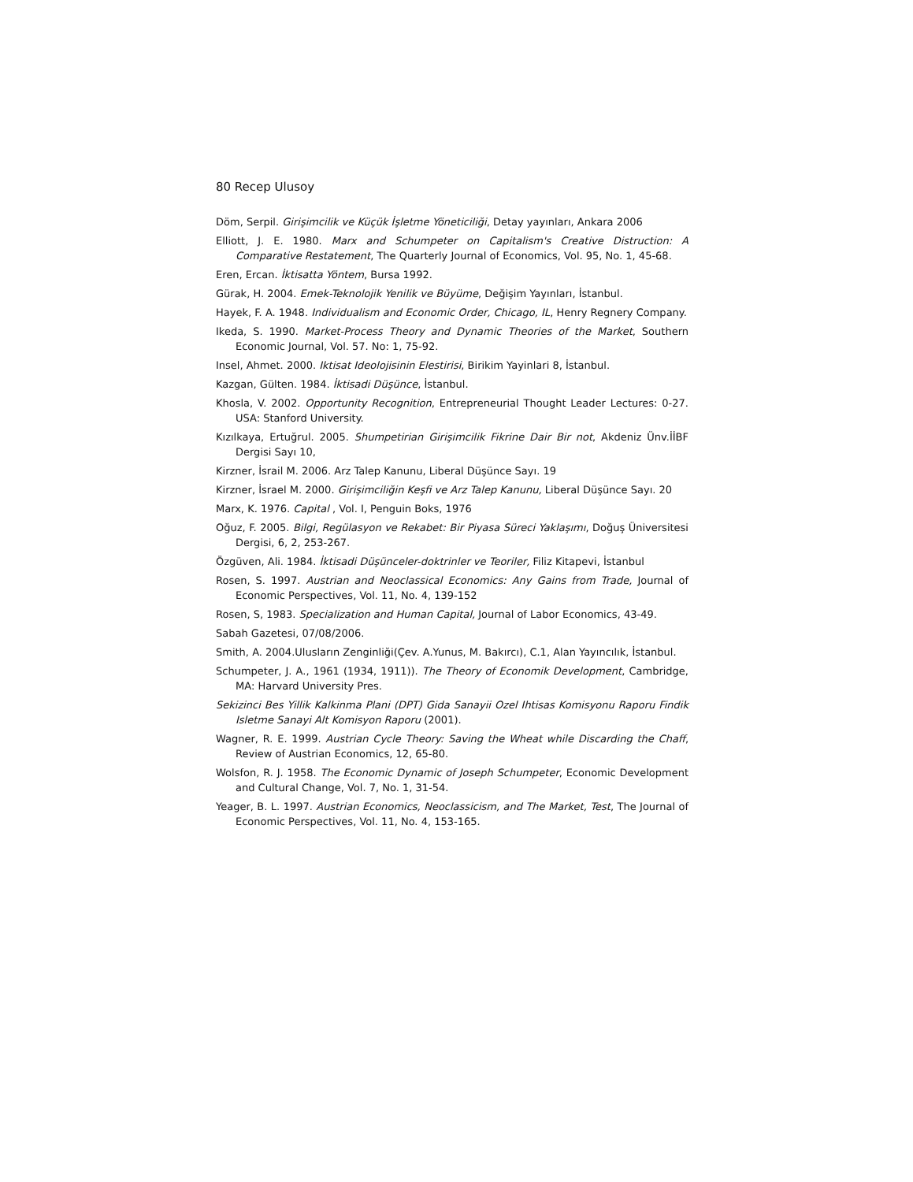80 Recep Ulusoy
Döm, Serpil. Girişimcilik ve Küçük İşletme Yöneticiliği, Detay yayınları, Ankara 2006
Elliott, J. E. 1980. Marx and Schumpeter on Capitalism's Creative Distruction: A Comparative Restatement, The Quarterly Journal of Economics, Vol. 95, No. 1, 45-68.
Eren, Ercan. İktisatta Yöntem, Bursa 1992.
Gürak, H. 2004. Emek-Teknolojik Yenilik ve Büyüme, Değişim Yayınları, İstanbul.
Hayek, F. A. 1948. Individualism and Economic Order, Chicago, IL, Henry Regnery Company.
Ikeda, S. 1990. Market-Process Theory and Dynamic Theories of the Market, Southern Economic Journal, Vol. 57. No: 1, 75-92.
Insel, Ahmet. 2000. Iktisat Ideolojisinin Elestirisi, Birikim Yayinlari 8, İstanbul.
Kazgan, Gülten. 1984. İktisadi Düşünce, İstanbul.
Khosla, V. 2002. Opportunity Recognition, Entrepreneurial Thought Leader Lectures: 0-27. USA: Stanford University.
Kızılkaya, Ertuğrul. 2005. Shumpetirian Girişimcilik Fikrine Dair Bir not, Akdeniz Ünv.İİBF Dergisi Sayı 10,
Kirzner, İsrail M. 2006. Arz Talep Kanunu, Liberal Düşünce Sayı. 19
Kirzner, İsrael M. 2000. Girişimciliğin Keşfi ve Arz Talep Kanunu, Liberal Düşünce Sayı. 20
Marx, K. 1976. Capital , Vol. I, Penguin Boks, 1976
Oğuz, F. 2005. Bilgi, Regülasyon ve Rekabet: Bir Piyasa Süreci Yaklaşımı, Doğuş Üniversitesi Dergisi, 6, 2, 253-267.
Özgüven, Ali. 1984. İktisadi Düşünceler-doktrinler ve Teoriler, Filiz Kitapevi, İstanbul
Rosen, S. 1997. Austrian and Neoclassical Economics: Any Gains from Trade, Journal of Economic Perspectives, Vol. 11, No. 4, 139-152
Rosen, S, 1983. Specialization and Human Capital, Journal of Labor Economics, 43-49.
Sabah Gazetesi, 07/08/2006.
Smith, A. 2004.Ulusların Zenginliği(Çev. A.Yunus, M. Bakırcı), C.1, Alan Yayıncılık, İstanbul.
Schumpeter, J. A., 1961 (1934, 1911)). The Theory of Economik Development, Cambridge, MA: Harvard University Pres.
Sekizinci Bes Yillik Kalkinma Plani (DPT) Gida Sanayii Ozel Ihtisas Komisyonu Raporu Findik Isletme Sanayi Alt Komisyon Raporu (2001).
Wagner, R. E. 1999. Austrian Cycle Theory: Saving the Wheat while Discarding the Chaff, Review of Austrian Economics, 12, 65-80.
Wolsfon, R. J. 1958. The Economic Dynamic of Joseph Schumpeter, Economic Development and Cultural Change, Vol. 7, No. 1, 31-54.
Yeager, B. L. 1997. Austrian Economics, Neoclassicism, and The Market, Test, The Journal of Economic Perspectives, Vol. 11, No. 4, 153-165.